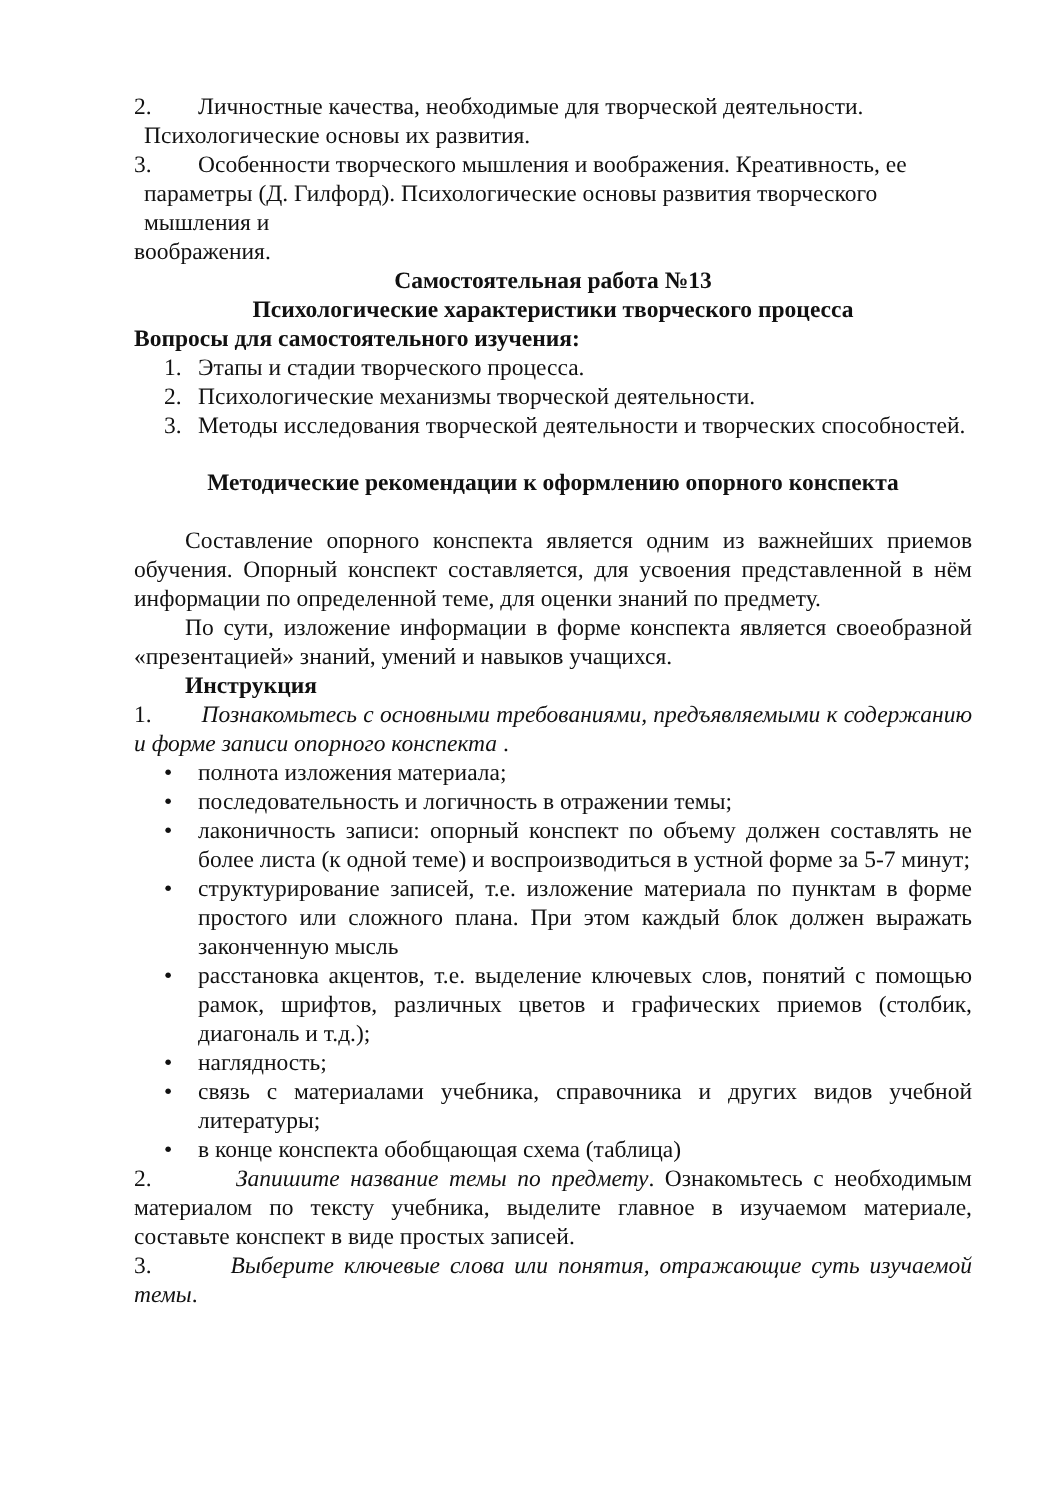2. Личностные качества, необходимые для творческой деятельности.
Психологические основы их развития.
3. Особенности творческого мышления и воображения. Креативность, ее
параметры (Д. Гилфорд). Психологические основы развития творческого
мышления и
воображения.
Самостоятельная работа №13
Психологические характеристики творческого процесса
Вопросы для самостоятельного изучения:
1. Этапы и стадии творческого процесса.
2. Психологические механизмы творческой деятельности.
3. Методы исследования творческой деятельности и творческих способностей.
Методические рекомендации к оформлению опорного конспекта
Составление опорного конспекта является одним из важнейших приемов обучения. Опорный конспект составляется, для усвоения представленной в нём информации по определенной теме, для оценки знаний по предмету.
По сути, изложение информации в форме конспекта является своеобразной «презентацией» знаний, умений и навыков учащихся.
Инструкция
1. Познакомьтесь с основными требованиями, предъявляемыми к содержанию и форме записи опорного конспекта .
• полнота изложения материала;
• последовательность и логичность в отражении темы;
• лаконичность записи: опорный конспект по объему должен составлять не более листа (к одной теме) и воспроизводиться в устной форме за 5-7 минут;
• структурирование записей, т.е. изложение материала по пунктам в форме простого или сложного плана. При этом каждый блок должен выражать законченную мысль
• расстановка акцентов, т.е. выделение ключевых слов, понятий с помощью рамок, шрифтов, различных цветов и графических приемов (столбик, диагональ и т.д.);
• наглядность;
• связь с материалами учебника, справочника и других видов учебной литературы;
• в конце конспекта обобщающая схема (таблица)
2. Запишите название темы по предмету. Ознакомьтесь с необходимым материалом по тексту учебника, выделите главное в изучаемом материале, составьте конспект в виде простых записей.
3. Выберите ключевые слова или понятия, отражающие суть изучаемой темы.